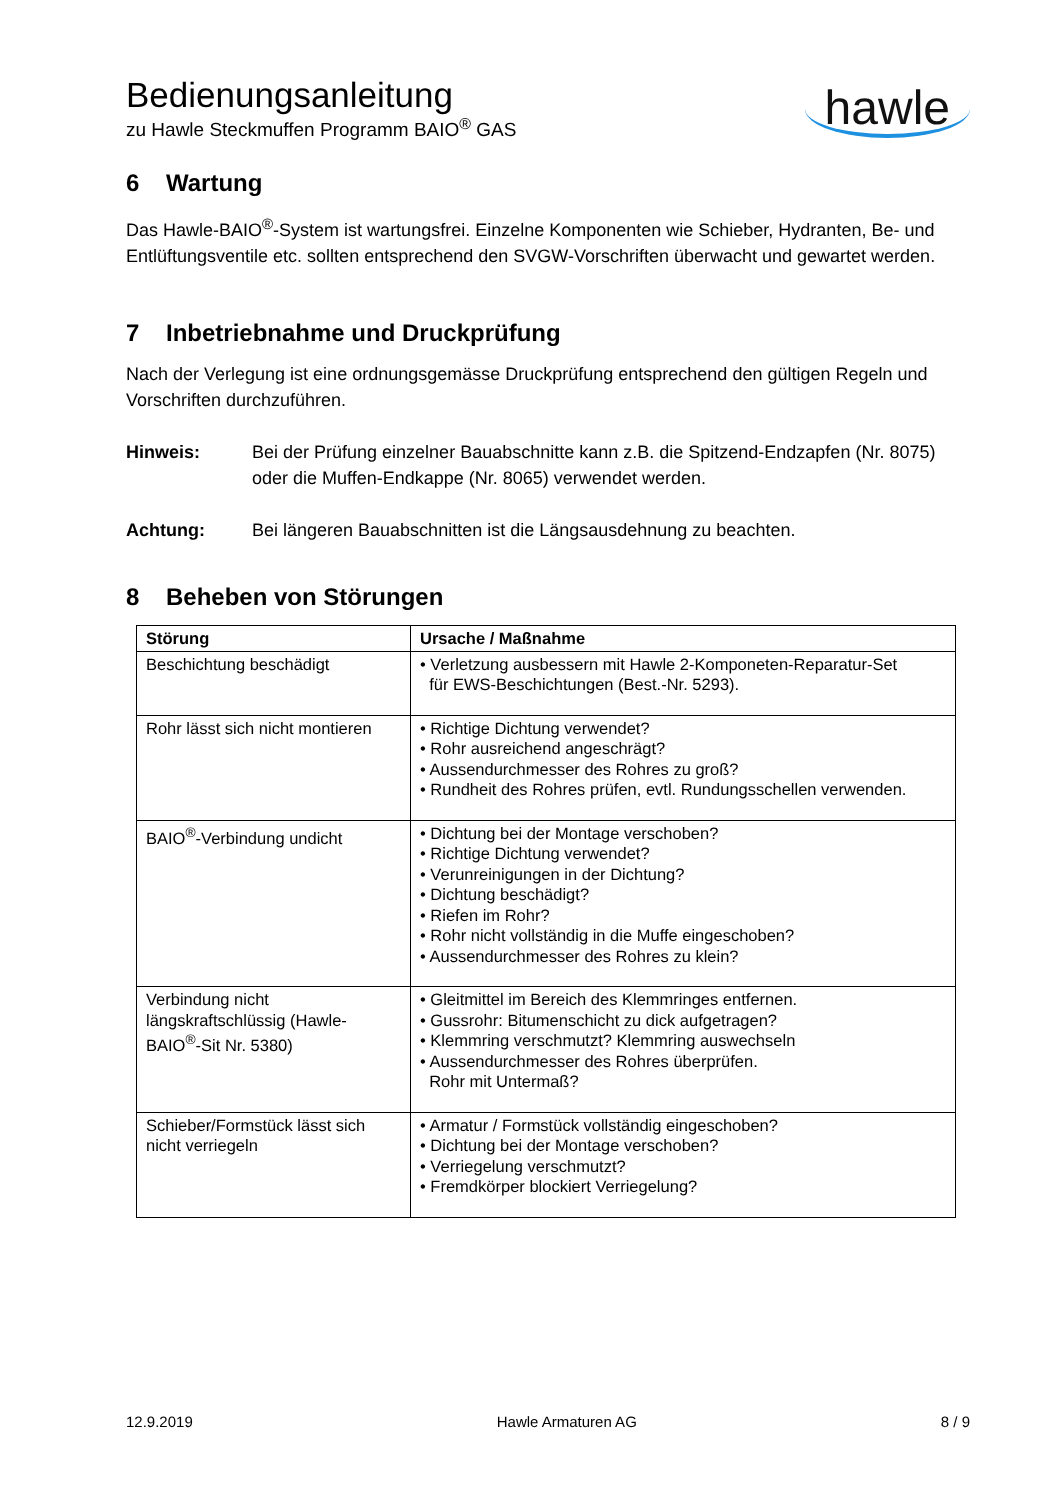Bedienungsanleitung
zu Hawle Steckmuffen Programm BAIO<sup>®</sup> GAS
hawle
6 Wartung
Das Hawle-BAIO<sup>®</sup>-System ist wartungsfrei. Einzelne Komponenten wie Schieber, Hydranten, Be- und Entlüftungsventile etc. sollten entsprechend den SVGW-Vorschriften überwacht und gewartet werden.
7 Inbetriebnahme und Druckprüfung
Nach der Verlegung ist eine ordnungsgemässe Druckprüfung entsprechend den gültigen Regeln und Vorschriften durchzuführen.
Hinweis: Bei der Prüfung einzelner Bauabschnitte kann z.B. die Spitzend-Endzapfen (Nr. 8075) oder die Muffen-Endkappe (Nr. 8065) verwendet werden.
Achtung: Bei längeren Bauabschnitten ist die Längsausdehnung zu beachten.
8 Beheben von Störungen
| Störung | Ursache / Maßnahme |
| --- | --- |
| Beschichtung beschädigt | • Verletzung ausbessern mit Hawle 2-Komponeten-Reparatur-Set für EWS-Beschichtungen (Best.-Nr. 5293). |
| Rohr lässt sich nicht montieren | • Richtige Dichtung verwendet? • Rohr ausreichend angeschrägt? • Aussendurchmesser des Rohres zu groß? • Rundheit des Rohres prüfen, evtl. Rundungsschellen verwenden. |
| BAIO<sup>®</sup>-Verbindung undicht | • Dichtung bei der Montage verschoben? • Richtige Dichtung verwendet? • Verunreinigungen in der Dichtung? • Dichtung beschädigt? • Riefen im Rohr? • Rohr nicht vollständig in die Muffe eingeschoben? • Aussendurchmesser des Rohres zu klein? |
| Verbindung nicht längskraftschlüssig (Hawle-BAIO<sup>®</sup>-Sit Nr. 5380) | • Gleitmittel im Bereich des Klemmringes entfernen. • Gussrohr: Bitumenschicht zu dick aufgetragen? • Klemmring verschmutzt? Klemmring auswechseln • Aussendurchmesser des Rohres überprüfen. Rohr mit Untermaß? |
| Schieber/Formstück lässt sich nicht verriegeln | • Armatur / Formstück vollständig eingeschoben? • Dichtung bei der Montage verschoben? • Verriegelung verschmutzt? • Fremdkörper blockiert Verriegelung? |
12.9.2019 Hawle Armaturen AG 8 / 9